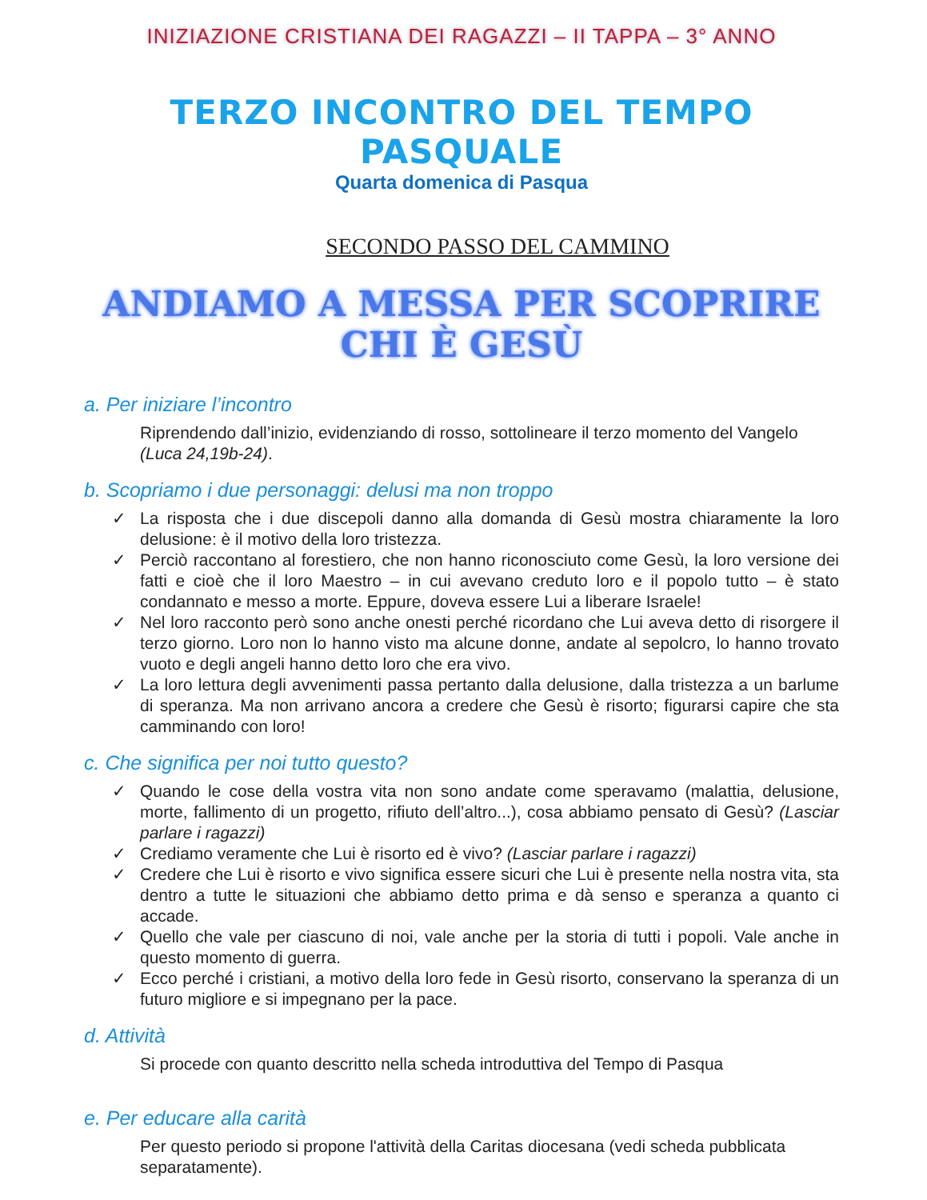INIZIAZIONE CRISTIANA DEI RAGAZZI – II TAPPA – 3° ANNO
TERZO INCONTRO DEL TEMPO PASQUALE
Quarta domenica di Pasqua
SECONDO PASSO DEL CAMMINO
ANDIAMO A MESSA PER SCOPRIRE CHI È GESÙ
a. Per iniziare l’incontro
Riprendendo dall’inizio, evidenziando di rosso, sottolineare il terzo momento del Vangelo (Luca 24,19b-24).
b. Scopriamo i due personaggi: delusi ma non troppo
✓ La risposta che i due discepoli danno alla domanda di Gesù mostra chiaramente la loro delusione: è il motivo della loro tristezza.
✓ Perciò raccontano al forestiero, che non hanno riconosciuto come Gesù, la loro versione dei fatti e cioè che il loro Maestro – in cui avevano creduto loro e il popolo tutto – è stato condannato e messo a morte. Eppure, doveva essere Lui a liberare Israele!
✓ Nel loro racconto però sono anche onesti perché ricordano che Lui aveva detto di risorgere il terzo giorno. Loro non lo hanno visto ma alcune donne, andate al sepolcro, lo hanno trovato vuoto e degli angeli hanno detto loro che era vivo.
✓ La loro lettura degli avvenimenti passa pertanto dalla delusione, dalla tristezza a un barlume di speranza. Ma non arrivano ancora a credere che Gesù è risorto; figurarsi capire che sta camminando con loro!
c. Che significa per noi tutto questo?
✓ Quando le cose della vostra vita non sono andate come speravamo (malattia, delusione, morte, fallimento di un progetto, rifiuto dell’altro...), cosa abbiamo pensato di Gesù? (Lasciar parlare i ragazzi)
✓ Crediamo veramente che Lui è risorto ed è vivo? (Lasciar parlare i ragazzi)
✓ Credere che Lui è risorto e vivo significa essere sicuri che Lui è presente nella nostra vita, sta dentro a tutte le situazioni che abbiamo detto prima e dà senso e speranza a quanto ci accade.
✓ Quello che vale per ciascuno di noi, vale anche per la storia di tutti i popoli. Vale anche in questo momento di guerra.
✓ Ecco perché i cristiani, a motivo della loro fede in Gesù risorto, conservano la speranza di un futuro migliore e si impegnano per la pace.
d. Attività
Si procede con quanto descritto nella scheda introduttiva del Tempo di Pasqua
e. Per educare alla carità
Per questo periodo si propone l'attività della Caritas diocesana (vedi scheda pubblicata separatamente).